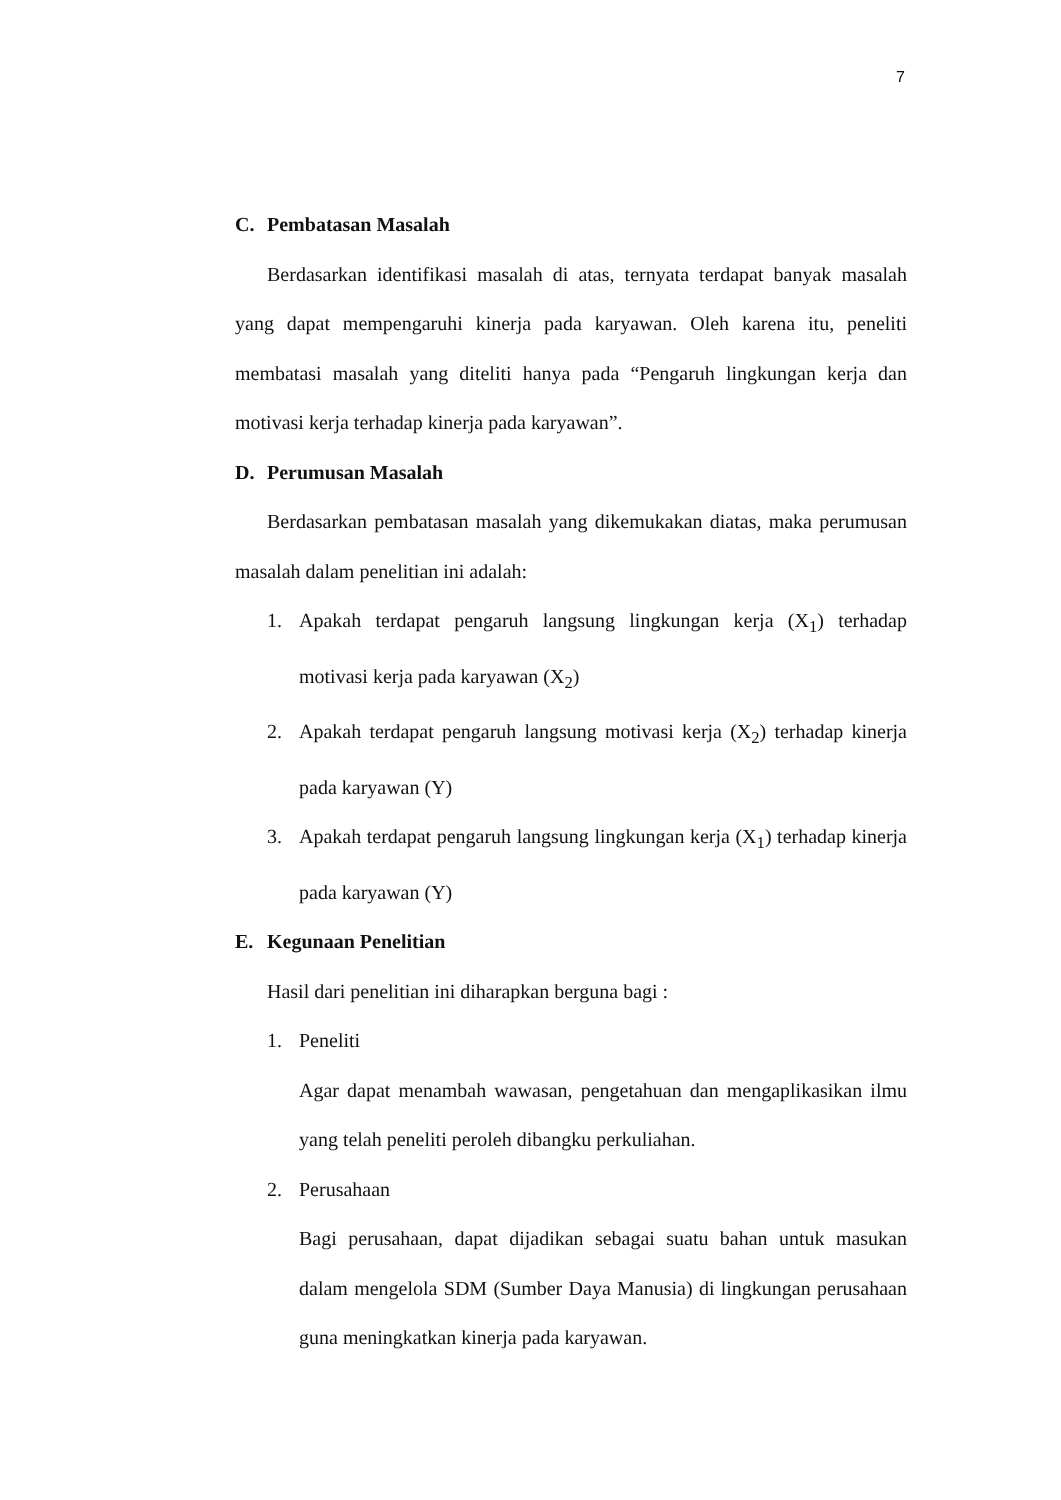7
C. Pembatasan Masalah
Berdasarkan identifikasi masalah di atas, ternyata terdapat banyak masalah yang dapat mempengaruhi kinerja pada karyawan. Oleh karena itu, peneliti membatasi masalah yang diteliti hanya pada “Pengaruh lingkungan kerja dan motivasi kerja terhadap kinerja pada karyawan”.
D. Perumusan Masalah
Berdasarkan pembatasan masalah yang dikemukakan diatas, maka perumusan masalah dalam penelitian ini adalah:
1. Apakah terdapat pengaruh langsung lingkungan kerja (X<sub>1</sub>) terhadap motivasi kerja pada karyawan (X<sub>2</sub>)
2. Apakah terdapat pengaruh langsung motivasi kerja (X<sub>2</sub>) terhadap kinerja pada karyawan (Y)
3. Apakah terdapat pengaruh langsung lingkungan kerja (X<sub>1</sub>) terhadap kinerja pada karyawan (Y)
E. Kegunaan Penelitian
Hasil dari penelitian ini diharapkan berguna bagi :
1. Peneliti
Agar dapat menambah wawasan, pengetahuan dan mengaplikasikan ilmu yang telah peneliti peroleh dibangku perkuliahan.
2. Perusahaan
Bagi perusahaan, dapat dijadikan sebagai suatu bahan untuk masukan dalam mengelola SDM (Sumber Daya Manusia) di lingkungan perusahaan guna meningkatkan kinerja pada karyawan.